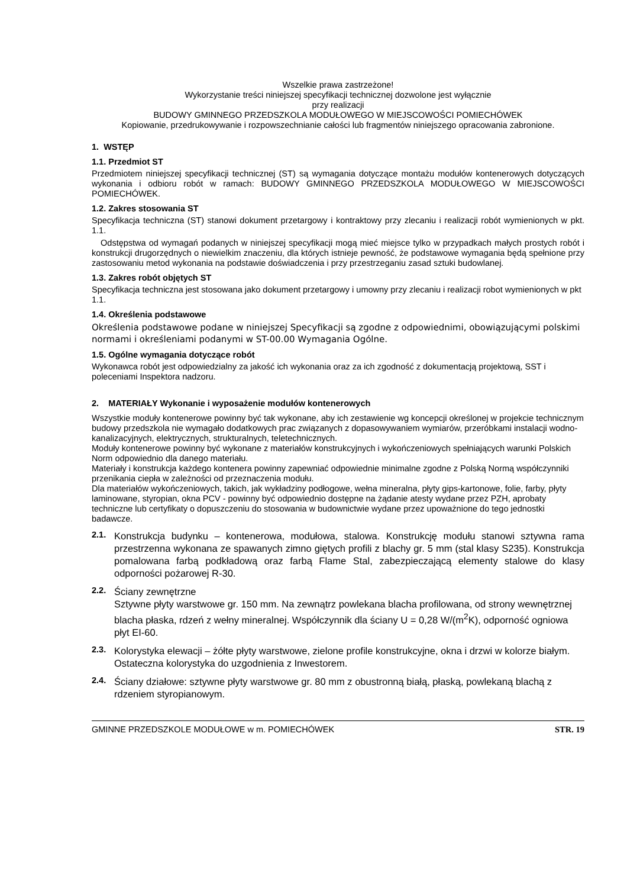Wszelkie prawa zastrzeżone!
Wykorzystanie treści niniejszej specyfikacji technicznej dozwolone jest wyłącznie
przy realizacji
BUDOWY GMINNEGO PRZEDSZKOLA MODUŁOWEGO W MIEJSCOWOŚCI POMIECHÓWEK
Kopiowanie, przedrukowywanie i rozpowszechnianie całości lub fragmentów niniejszego opracowania zabronione.
1. WSTĘP
1.1. Przedmiot ST
Przedmiotem niniejszej specyfikacji technicznej (ST) są wymagania dotyczące montażu modułów kontenerowych dotyczących wykonania i odbioru robót w ramach: BUDOWY GMINNEGO PRZEDSZKOLA MODUŁOWEGO W MIEJSCOWOŚCI POMIECHÓWEK.
1.2. Zakres stosowania ST
Specyfikacja techniczna (ST) stanowi dokument przetargowy i kontraktowy przy zlecaniu i realizacji robót wymienionych w pkt. 1.1.
Odstępstwa od wymagań podanych w niniejszej specyfikacji mogą mieć miejsce tylko w przypadkach małych prostych robót i konstrukcji drugorzędnych o niewielkim znaczeniu, dla których istnieje pewność, że podstawowe wymagania będą spełnione przy zastosowaniu metod wykonania na podstawie doświadczenia i przy przestrzeganiu zasad sztuki budowlanej.
1.3. Zakres robót objętych ST
Specyfikacja techniczna jest stosowana jako dokument przetargowy i umowny przy zlecaniu i realizacji robot wymienionych w pkt 1.1.
1.4. Określenia podstawowe
Określenia podstawowe podane w niniejszej Specyfikacji są zgodne z odpowiednimi, obowiązującymi polskimi normami i określeniami podanymi w ST-00.00 Wymagania Ogólne.
1.5. Ogólne wymagania dotyczące robót
Wykonawca robót jest odpowiedzialny za jakość ich wykonania oraz za ich zgodność z dokumentacją projektową, SST i poleceniami Inspektora nadzoru.
2. MATERIAŁY Wykonanie i wyposażenie modułów kontenerowych
Wszystkie moduły kontenerowe powinny być tak wykonane, aby ich zestawienie wg koncepcji określonej w projekcie technicznym budowy przedszkola nie wymagało dodatkowych prac związanych z dopasowywaniem wymiarów, przeróbkami instalacji wodno-kanalizacyjnych, elektrycznych, strukturalnych, teletechnicznych.
Moduły kontenerowe powinny być wykonane z materiałów konstrukcyjnych i wykończeniowych spełniających warunki Polskich Norm odpowiednio dla danego materiału.
Materiały i konstrukcja każdego kontenera powinny zapewniać odpowiednie minimalne zgodne z Polską Normą współczynniki przenikania ciepła w zależności od przeznaczenia modułu.
Dla materiałów wykończeniowych, takich, jak wykładziny podłogowe, wełna mineralna, płyty gips-kartonowe, folie, farby, płyty laminowane, styropian, okna PCV - powinny być odpowiednio dostępne na żądanie atesty wydane przez PZH, aprobaty techniczne lub certyfikaty o dopuszczeniu do stosowania w budownictwie wydane przez upoważnione do tego jednostki badawcze.
2.1.
Konstrukcja budynku – kontenerowa, modułowa, stalowa. Konstrukcję modułu stanowi sztywna rama przestrzenna wykonana ze spawanych zimno giętych profili z blachy gr. 5 mm (stal klasy S235). Konstrukcja pomalowana farbą podkładową oraz farbą Flame Stal, zabezpieczającą elementy stalowe do klasy odporności pożarowej R-30.
2.2.
Ściany zewnętrzne
Sztywne płyty warstwowe gr. 150 mm. Na zewnątrz powlekana blacha profilowana, od strony wewnętrznej blacha płaska, rdzeń z wełny mineralnej. Współczynnik dla ściany U = 0,28 W/(m<sup>2</sup>K), odporność ogniowa płyt EI-60.
2.3.
Kolorystyka elewacji – żółte płyty warstwowe, zielone profile konstrukcyjne, okna i drzwi w kolorze białym. Ostateczna kolorystyka do uzgodnienia z Inwestorem.
2.4.
Ściany działowe: sztywne płyty warstwowe gr. 80 mm z obustronną białą, płaską, powlekaną blachą z rdzeniem styropianowym.
GMINNE PRZEDSZKOLE MODUŁOWE w m. POMIECHÓWEK STR. 19